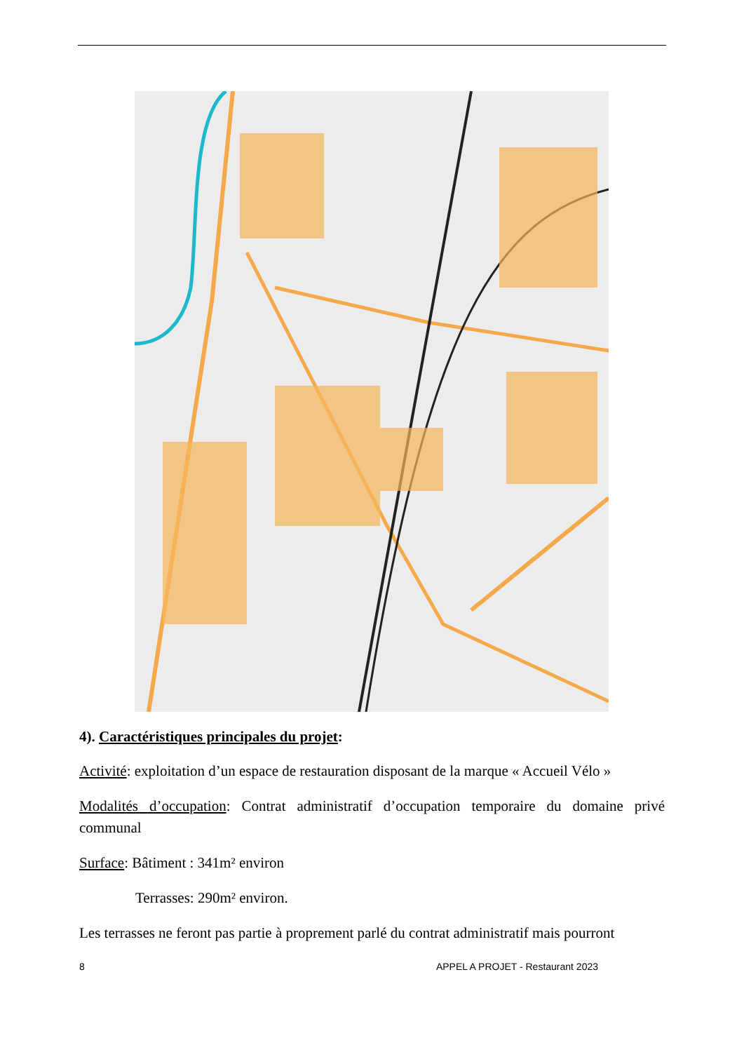4). Caractéristiques principales du projet:
Activité: exploitation d’un espace de restauration disposant de la marque « Accueil Vélo »
Modalités d’occupation: Contrat administratif d’occupation temporaire du domaine privé communal
Surface: Bâtiment : 341m² environ
Terrasses: 290m² environ.
Les terrasses ne feront pas partie à proprement parlé du contrat administratif mais pourront
8 APPEL A PROJET - Restaurant 2023